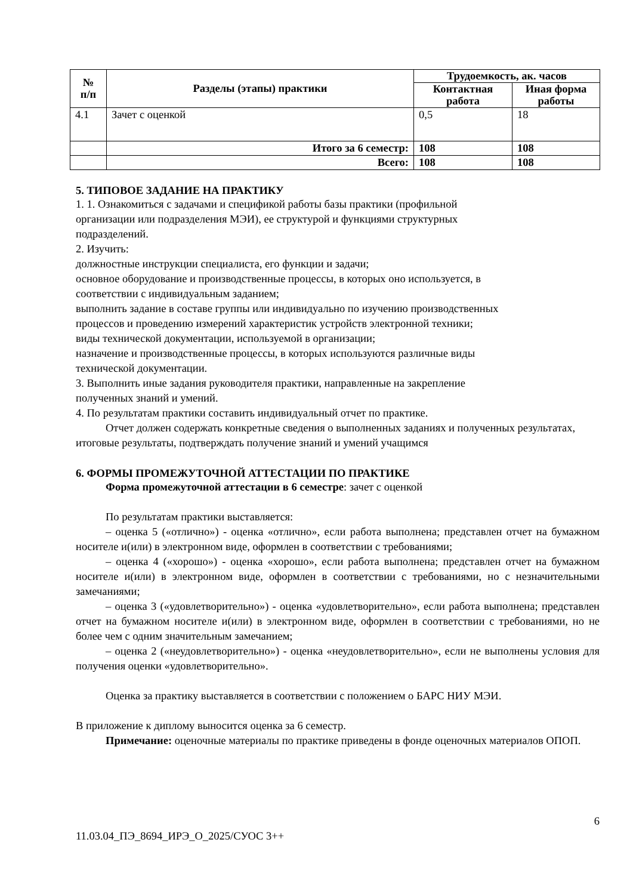| № п/п | Разделы (этапы) практики | Трудоемкость, ак. часов | |
| --- | --- | --- | --- |
| | | Контактная работа | Иная форма работы |
| 4.1 | Зачет с оценкой | 0,5 | 18 |
| | Итого за 6 семестр: | 108 | 108 |
| | Всего: | 108 | 108 |
5. ТИПОВОЕ ЗАДАНИЕ НА ПРАКТИКУ
1. 1. Ознакомиться с задачами и спецификой работы базы практики (профильной
организации или подразделения МЭИ), ее структурой и функциями структурных
подразделений.
2. Изучить:
должностные инструкции специалиста, его функции и задачи;
основное оборудование и производственные процессы, в которых оно используется, в
соответствии с индивидуальным заданием;
выполнить задание в составе группы или индивидуально по изучению производственных
процессов и проведению измерений характеристик устройств электронной техники;
виды технической документации, используемой в организации;
назначение и производственные процессы, в которых используются различные виды
технической документации.
3. Выполнить иные задания руководителя практики, направленные на закрепление
полученных знаний и умений.
4. По результатам практики составить индивидуальный отчет по практике.
Отчет должен содержать конкретные сведения о выполненных заданиях и полученных результатах, итоговые результаты, подтверждать получение знаний и умений учащимся
6. ФОРМЫ ПРОМЕЖУТОЧНОЙ АТТЕСТАЦИИ ПО ПРАКТИКЕ
Форма промежуточной аттестации в 6 семестре: зачет с оценкой
По результатам практики выставляется:
– оценка 5 («отлично») - оценка «отлично», если работа выполнена; представлен отчет на бумажном носителе и(или) в электронном виде, оформлен в соответствии с требованиями;
– оценка 4 («хорошо») - оценка «хорошо», если работа выполнена; представлен отчет на бумажном носителе и(или) в электронном виде, оформлен в соответствии с требованиями, но с незначительными замечаниями;
– оценка 3 («удовлетворительно») - оценка «удовлетворительно», если работа выполнена; представлен отчет на бумажном носителе и(или) в электронном виде, оформлен в соответствии с требованиями, но не более чем с одним значительным замечанием;
– оценка 2 («неудовлетворительно») - оценка «неудовлетворительно», если не выполнены условия для получения оценки «удовлетворительно».
Оценка за практику выставляется в соответствии с положением о БАРС НИУ МЭИ.
В приложение к диплому выносится оценка за 6 семестр.
Примечание: оценочные материалы по практике приведены в фонде оценочных материалов ОПОП.
6
11.03.04_ПЭ_8694_ИРЭ_О_2025/СУОС 3++